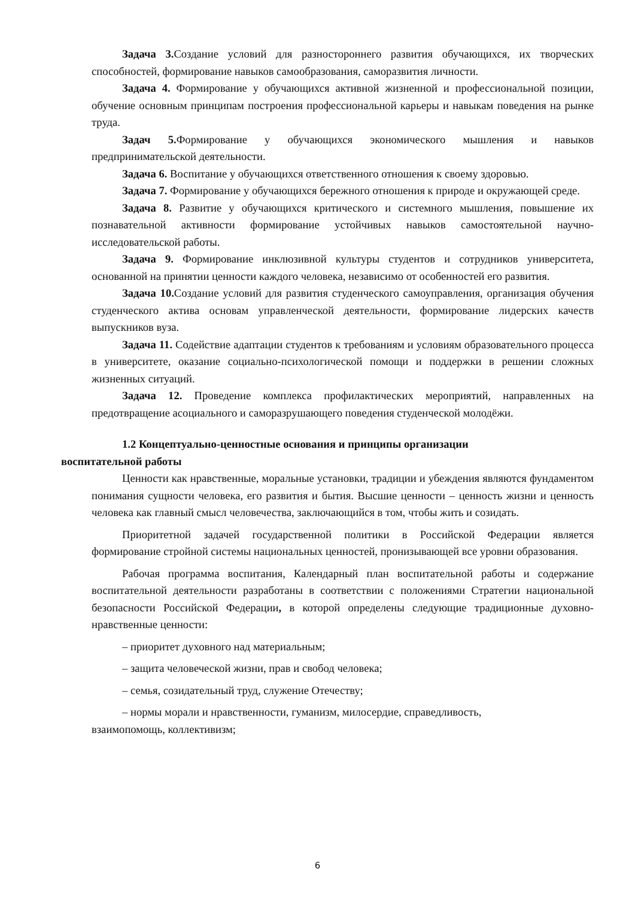Задача 3. Создание условий для разностороннего развития обучающихся, их творческих способностей, формирование навыков самообразования, саморазвития личности.
Задача 4. Формирование у обучающихся активной жизненной и профессиональной позиции, обучение основным принципам построения профессиональной карьеры и навыкам поведения на рынке труда.
Задач 5. Формирование у обучающихся экономического мышления и навыков предпринимательской деятельности.
Задача 6. Воспитание у обучающихся ответственного отношения к своему здоровью.
Задача 7. Формирование у обучающихся бережного отношения к природе и окружающей среде.
Задача 8. Развитие у обучающихся критического и системного мышления, повышение их познавательной активности формирование устойчивых навыков самостоятельной научно-исследовательской работы.
Задача 9. Формирование инклюзивной культуры студентов и сотрудников университета, основанной на принятии ценности каждого человека, независимо от особенностей его развития.
Задача 10. Создание условий для развития студенческого самоуправления, организация обучения студенческого актива основам управленческой деятельности, формирование лидерских качеств выпускников вуза.
Задача 11. Содействие адаптации студентов к требованиям и условиям образовательного процесса в университете, оказание социально-психологической помощи и поддержки в решении сложных жизненных ситуаций.
Задача 12. Проведение комплекса профилактических мероприятий, направленных на предотвращение асоциального и саморазрушающего поведения студенческой молодёжи.
1.2 Концептуально-ценностные основания и принципы организации
воспитательной работы
Ценности как нравственные, моральные установки, традиции и убеждения являются фундаментом понимания сущности человека, его развития и бытия. Высшие ценности – ценность жизни и ценность человека как главный смысл человечества, заключающийся в том, чтобы жить и созидать.
Приоритетной задачей государственной политики в Российской Федерации является формирование стройной системы национальных ценностей, пронизывающей все уровни образования.
Рабочая программа воспитания, Календарный план воспитательной работы и содержание воспитательной деятельности разработаны в соответствии с положениями Стратегии национальной безопасности Российской Федерации, в которой определены следующие традиционные духовно-нравственные ценности:
– приоритет духовного над материальным;
– защита человеческой жизни, прав и свобод человека;
– семья, созидательный труд, служение Отечеству;
– нормы морали и нравственности, гуманизм, милосердие, справедливость,
взаимопомощь, коллективизм;
6